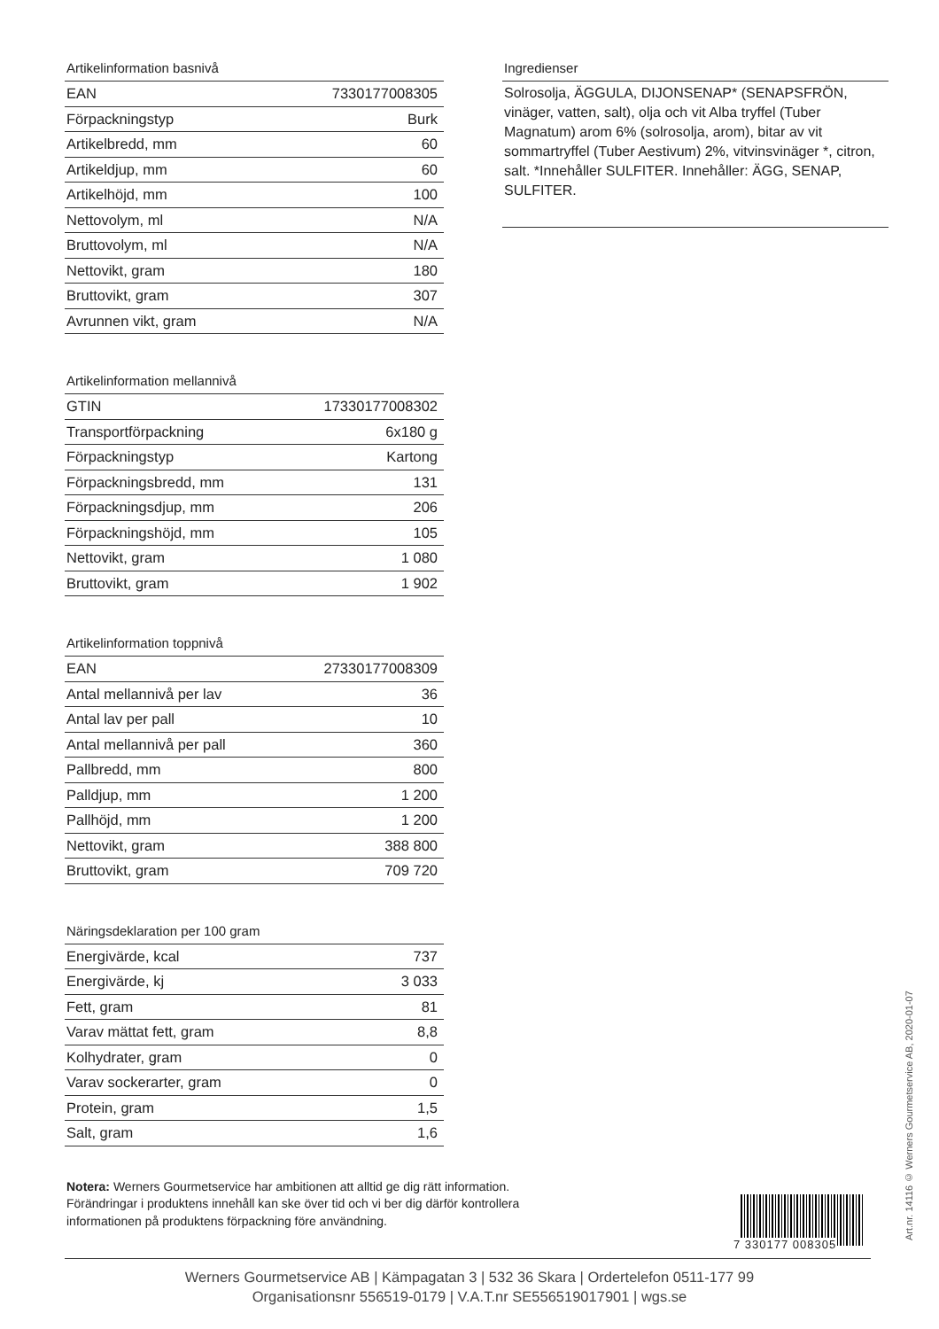Artikelinformation basnivå
| EAN | 7330177008305 |
| Förpackningstyp | Burk |
| Artikelbredd, mm | 60 |
| Artikeldjup, mm | 60 |
| Artikelhöjd, mm | 100 |
| Nettovolym, ml | N/A |
| Bruttovolym, ml | N/A |
| Nettovikt, gram | 180 |
| Bruttovikt, gram | 307 |
| Avrunnen vikt, gram | N/A |
Artikelinformation mellannivå
| GTIN | 17330177008302 |
| Transportförpackning | 6x180 g |
| Förpackningstyp | Kartong |
| Förpackningsbredd, mm | 131 |
| Förpackningsdjup, mm | 206 |
| Förpackningshöjd, mm | 105 |
| Nettovikt, gram | 1 080 |
| Bruttovikt, gram | 1 902 |
Artikelinformation toppnivå
| EAN | 27330177008309 |
| Antal mellannivå per lav | 36 |
| Antal lav per pall | 10 |
| Antal mellannivå per pall | 360 |
| Pallbredd, mm | 800 |
| Palldjup, mm | 1 200 |
| Pallhöjd, mm | 1 200 |
| Nettovikt, gram | 388 800 |
| Bruttovikt, gram | 709 720 |
Näringsdeklaration per 100 gram
| Energivärde, kcal | 737 |
| Energivärde, kj | 3 033 |
| Fett, gram | 81 |
| Varav mättat fett, gram | 8,8 |
| Kolhydrater, gram | 0 |
| Varav sockerarter, gram | 0 |
| Protein, gram | 1,5 |
| Salt, gram | 1,6 |
Ingredienser
Solrosolja, ÄGGULA, DIJONSENAP* (SENAPSFRÖN, vinäger, vatten, salt), olja och vit Alba tryffel (Tuber Magnatum) arom 6% (solrosolja, arom), bitar av vit sommartryffel (Tuber Aestivum) 2%, vitvinsvinäger *, citron, salt. *Innehåller SULFITER. Innehåller: ÄGG, SENAP, SULFITER.
Notera: Werners Gourmetservice har ambitionen att alltid ge dig rätt information. Förändringar i produktens innehåll kan ske över tid och vi ber dig därför kontrollera informationen på produktens förpackning före användning.
7 330177 008305
Werners Gourmetservice AB | Kämpagatan 3 | 532 36 Skara | Ordertelefon 0511-177 99
Organisationsnr 556519-0179 | V.A.T.nr SE556519017901 | wgs.se
Art.nr. 14116 © Werners Gourmetservice AB, 2020-01-07